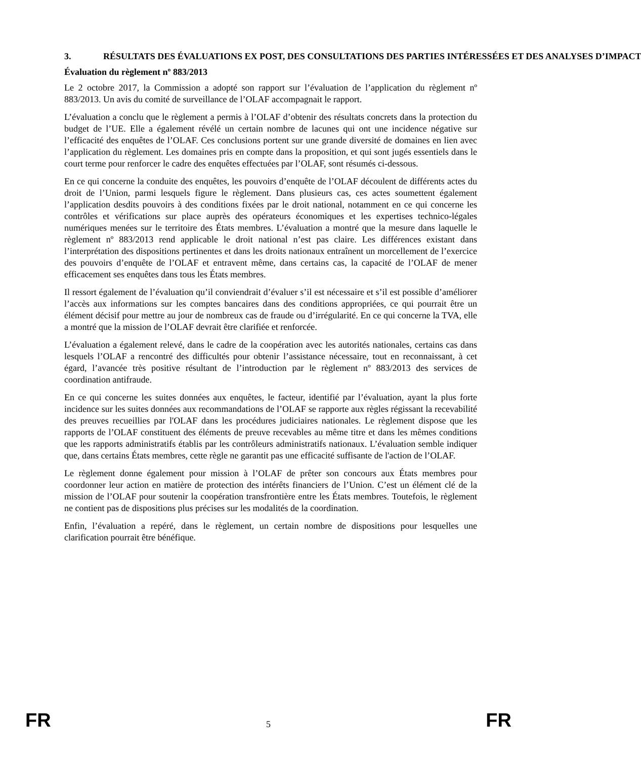3. RÉSULTATS DES ÉVALUATIONS EX POST, DES CONSULTATIONS DES PARTIES INTÉRESSÉES ET DES ANALYSES D’IMPACT
Évaluation du règlement nº 883/2013
Le 2 octobre 2017, la Commission a adopté son rapport sur l’évaluation de l’application du règlement nº 883/2013. Un avis du comité de surveillance de l’OLAF accompagnait le rapport.
L’évaluation a conclu que le règlement a permis à l’OLAF d’obtenir des résultats concrets dans la protection du budget de l’UE. Elle a également révélé un certain nombre de lacunes qui ont une incidence négative sur l’efficacité des enquêtes de l’OLAF. Ces conclusions portent sur une grande diversité de domaines en lien avec l’application du règlement. Les domaines pris en compte dans la proposition, et qui sont jugés essentiels dans le court terme pour renforcer le cadre des enquêtes effectuées par l’OLAF, sont résumés ci-dessous.
En ce qui concerne la conduite des enquêtes, les pouvoirs d’enquête de l’OLAF découlent de différents actes du droit de l’Union, parmi lesquels figure le règlement. Dans plusieurs cas, ces actes soumettent également l’application desdits pouvoirs à des conditions fixées par le droit national, notamment en ce qui concerne les contrôles et vérifications sur place auprès des opérateurs économiques et les expertises technico-légales numériques menées sur le territoire des États membres. L’évaluation a montré que la mesure dans laquelle le règlement nº 883/2013 rend applicable le droit national n’est pas claire. Les différences existant dans l’interprétation des dispositions pertinentes et dans les droits nationaux entraînent un morcellement de l’exercice des pouvoirs d’enquête de l’OLAF et entravent même, dans certains cas, la capacité de l’OLAF de mener efficacement ses enquêtes dans tous les États membres.
Il ressort également de l’évaluation qu’il conviendrait d’évaluer s’il est nécessaire et s’il est possible d’améliorer l’accès aux informations sur les comptes bancaires dans des conditions appropriées, ce qui pourrait être un élément décisif pour mettre au jour de nombreux cas de fraude ou d’irrégularité. En ce qui concerne la TVA, elle a montré que la mission de l’OLAF devrait être clarifiée et renforcée.
L’évaluation a également relevé, dans le cadre de la coopération avec les autorités nationales, certains cas dans lesquels l’OLAF a rencontré des difficultés pour obtenir l’assistance nécessaire, tout en reconnaissant, à cet égard, l’avancée très positive résultant de l’introduction par le règlement nº 883/2013 des services de coordination antifraude.
En ce qui concerne les suites données aux enquêtes, le facteur, identifié par l’évaluation, ayant la plus forte incidence sur les suites données aux recommandations de l’OLAF se rapporte aux règles régissant la recevabilité des preuves recueillies par l'OLAF dans les procédures judiciaires nationales. Le règlement dispose que les rapports de l’OLAF constituent des éléments de preuve recevables au même titre et dans les mêmes conditions que les rapports administratifs établis par les contrôleurs administratifs nationaux. L’évaluation semble indiquer que, dans certains États membres, cette règle ne garantit pas une efficacité suffisante de l'action de l’OLAF.
Le règlement donne également pour mission à l’OLAF de prêter son concours aux États membres pour coordonner leur action en matière de protection des intérêts financiers de l’Union. C’est un élément clé de la mission de l’OLAF pour soutenir la coopération transfrontière entre les États membres. Toutefois, le règlement ne contient pas de dispositions plus précises sur les modalités de la coordination.
Enfin, l’évaluation a repéré, dans le règlement, un certain nombre de dispositions pour lesquelles une clarification pourrait être bénéfique.
FR 5 FR